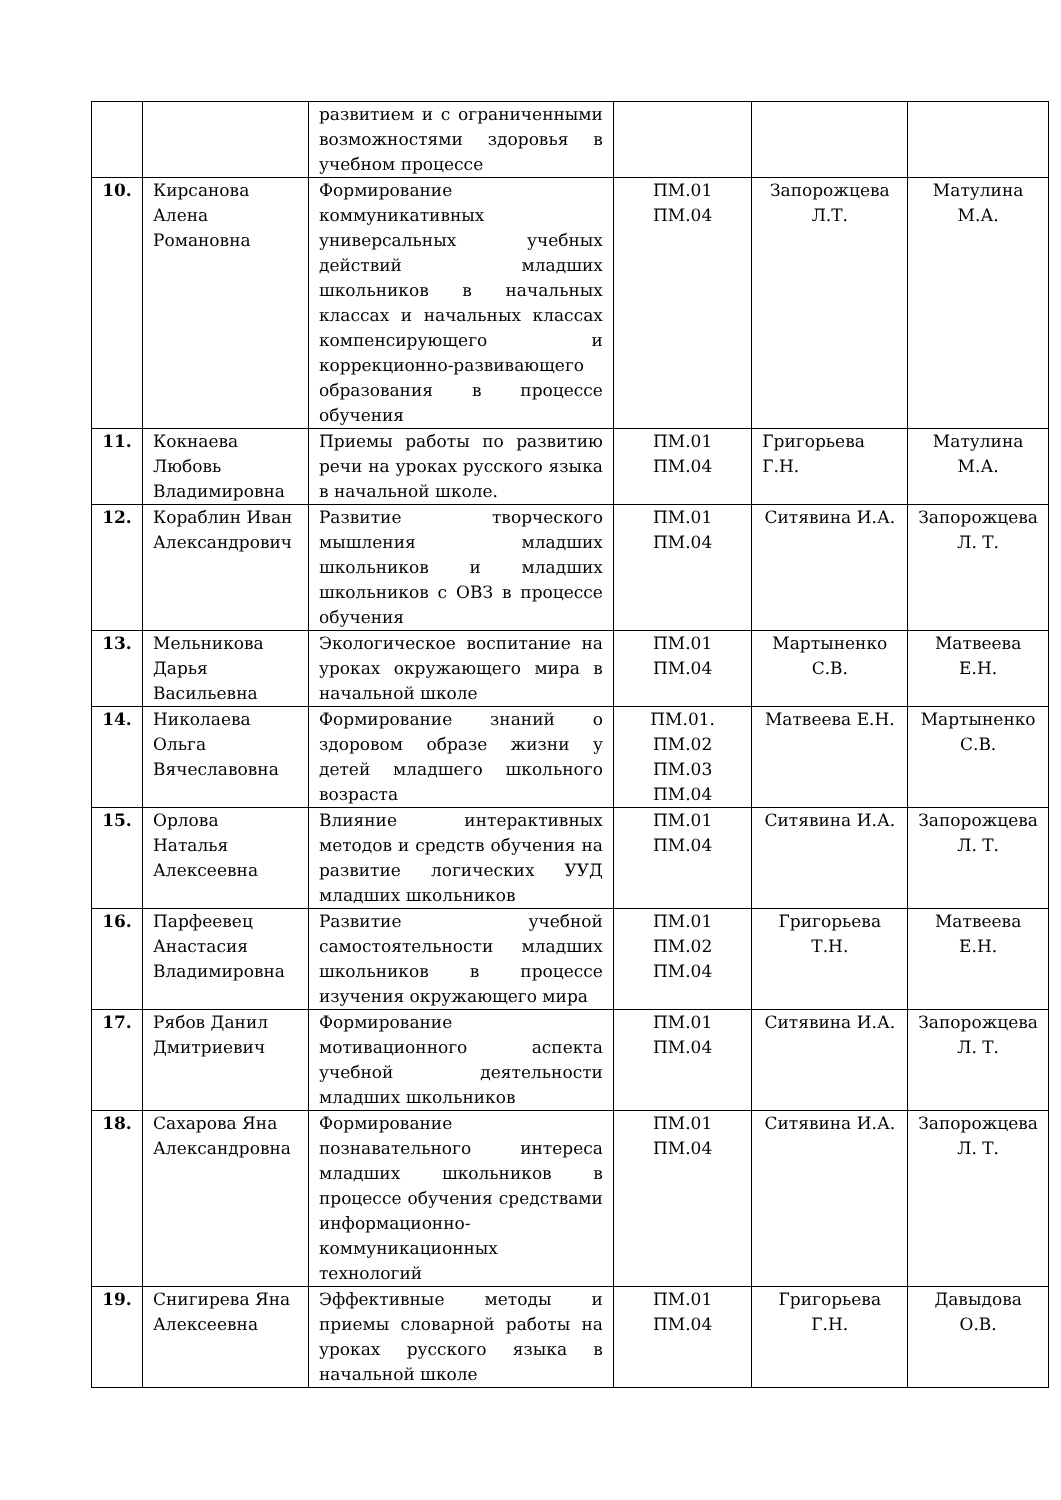| | | развитием и с ограниченными возможностями здоровья в учебном процессе | | | |
| 10. | Кирсанова Алена Романовна | Формирование коммуникативных универсальных учебных действий младших школьников в начальных классах и начальных классах компенсирующего и коррекционно-развивающего образования в процессе обучения | ПМ.01 ПМ.04 | Запорожцева Л.Т. | Матулина М.А. |
| 11. | Кокнаева Любовь Владимировна | Приемы работы по развитию речи на уроках русского языка в начальной школе. | ПМ.01 ПМ.04 | Григорьева Г.Н. | Матулина М.А. |
| 12. | Кораблин Иван Александрович | Развитие творческого мышления младших школьников и младших школьников с ОВЗ в процессе обучения | ПМ.01 ПМ.04 | Ситявина И.А. | Запорожцева Л. Т. |
| 13. | Мельникова Дарья Васильевна | Экологическое воспитание на уроках окружающего мира в начальной школе | ПМ.01 ПМ.04 | Мартыненко С.В. | Матвеева Е.Н. |
| 14. | Николаева Ольга Вячеславовна | Формирование знаний о здоровом образе жизни у детей младшего школьного возраста | ПМ.01. ПМ.02 ПМ.03 ПМ.04 | Матвеева Е.Н. | Мартыненко С.В. |
| 15. | Орлова Наталья Алексеевна | Влияние интерактивных методов и средств обучения на развитие логических УУД младших школьников | ПМ.01 ПМ.04 | Ситявина И.А. | Запорожцева Л. Т. |
| 16. | Парфеевец Анастасия Владимировна | Развитие учебной самостоятельности младших школьников в процессе изучения окружающего мира | ПМ.01 ПМ.02 ПМ.04 | Григорьева Т.Н. | Матвеева Е.Н. |
| 17. | Рябов Данил Дмитриевич | Формирование мотивационного аспекта учебной деятельности младших школьников | ПМ.01 ПМ.04 | Ситявина И.А. | Запорожцева Л. Т. |
| 18. | Сахарова Яна Александровна | Формирование познавательного интереса младших школьников в процессе обучения средствами информационно-коммуникационных технологий | ПМ.01 ПМ.04 | Ситявина И.А. | Запорожцева Л. Т. |
| 19. | Снигирева Яна Алексеевна | Эффективные методы и приемы словарной работы на уроках русского языка в начальной школе | ПМ.01 ПМ.04 | Григорьева Г.Н. | Давыдова О.В. |